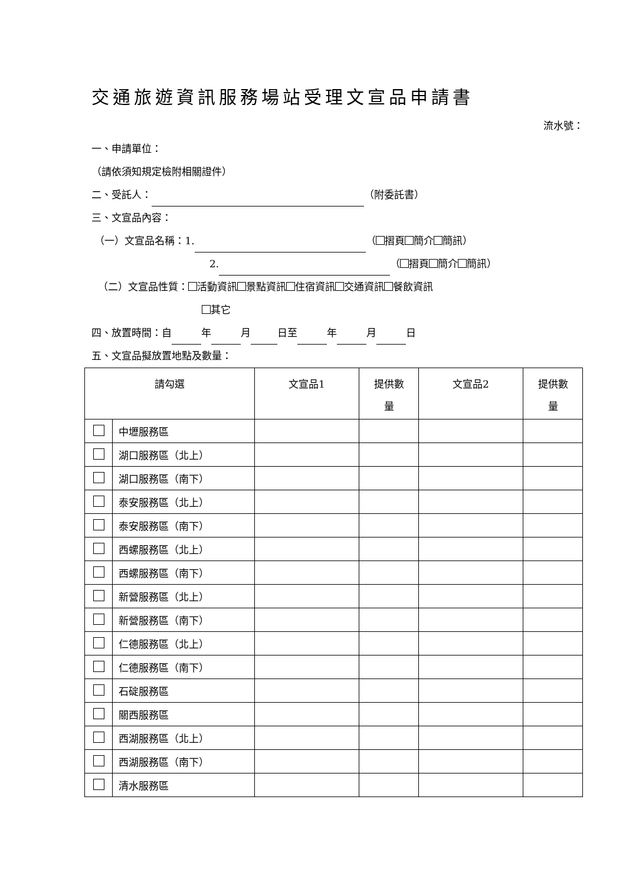交通旅遊資訊服務場站受理文宣品申請書
流水號：
一、申請單位：
（請依須知規定檢附相關證件）
二、受託人： （附委託書）
三、文宣品內容：
（一）文宣品名稱：1. （ 摺頁 簡介 簡訊）
2. （ 摺頁 簡介 簡訊）
（二）文宣品性質： 活動資訊 景點資訊 住宿資訊 交通資訊 餐飲資訊
其它
四、放置時間：自 年 月 日至 年 月 日
五、文宣品擬放置地點及數量：
| 請勾選 | | 文宣品1 | 提供數 量 | 文宣品2 | 提供數 量 |
| --- | --- | --- | --- | --- | --- |
| | 中壢服務區 | | | | |
| | 湖口服務區（北上） | | | | |
| | 湖口服務區（南下） | | | | |
| | 泰安服務區（北上） | | | | |
| | 泰安服務區（南下） | | | | |
| | 西螺服務區（北上） | | | | |
| | 西螺服務區（南下） | | | | |
| | 新營服務區（北上） | | | | |
| | 新營服務區（南下） | | | | |
| | 仁德服務區（北上） | | | | |
| | 仁德服務區（南下） | | | | |
| | 石碇服務區 | | | | |
| | 關西服務區 | | | | |
| | 西湖服務區（北上） | | | | |
| | 西湖服務區（南下） | | | | |
| | 清水服務區 | | | | |